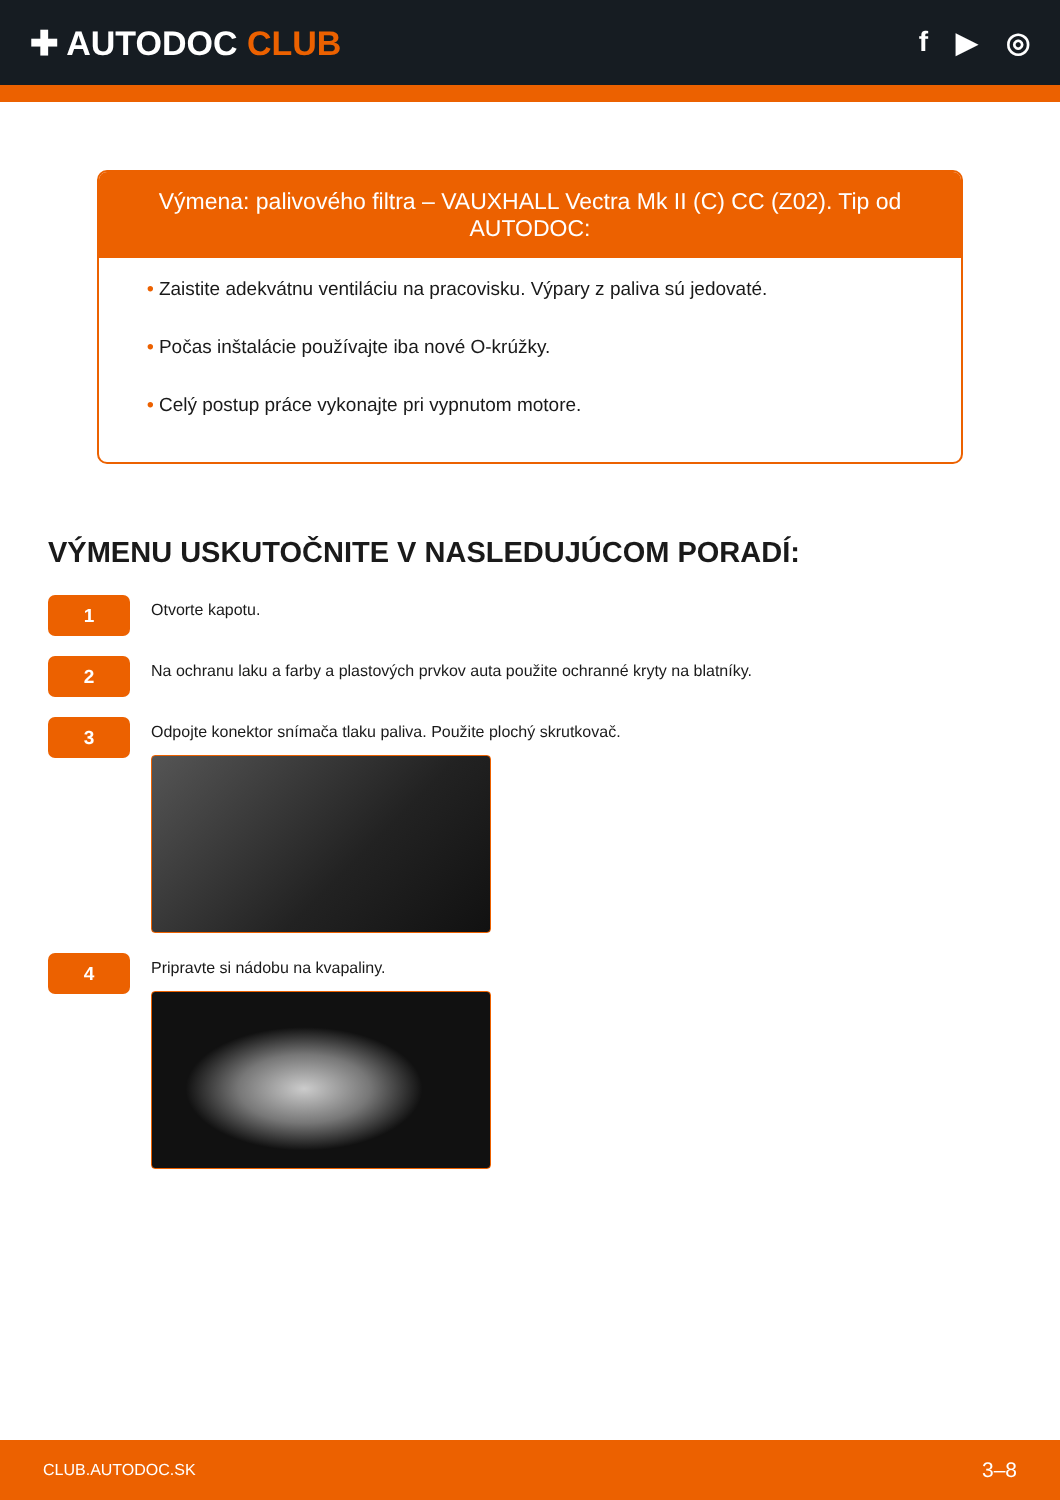✚ AUTODOC CLUB
f ▶ ◎
Výmena: palivového filtra – VAUXHALL Vectra Mk II (C) CC (Z02). Tip od AUTODOC:
• Zaistite adekvátnu ventiláciu na pracovisku. Výpary z paliva sú jedovaté.
• Počas inštalácie používajte iba nové O-krúžky.
• Celý postup práce vykonajte pri vypnutom motore.
VÝMENU USKUTOČNITE V NASLEDUJÚCOM PORADÍ:
1
Otvorte kapotu.
2
Na ochranu laku a farby a plastových prvkov auta použite ochranné kryty na blatníky.
3
Odpojte konektor snímača tlaku paliva. Použite plochý skrutkovač.
4
Pripravte si nádobu na kvapaliny.
CLUB.AUTODOC.SK 3–8